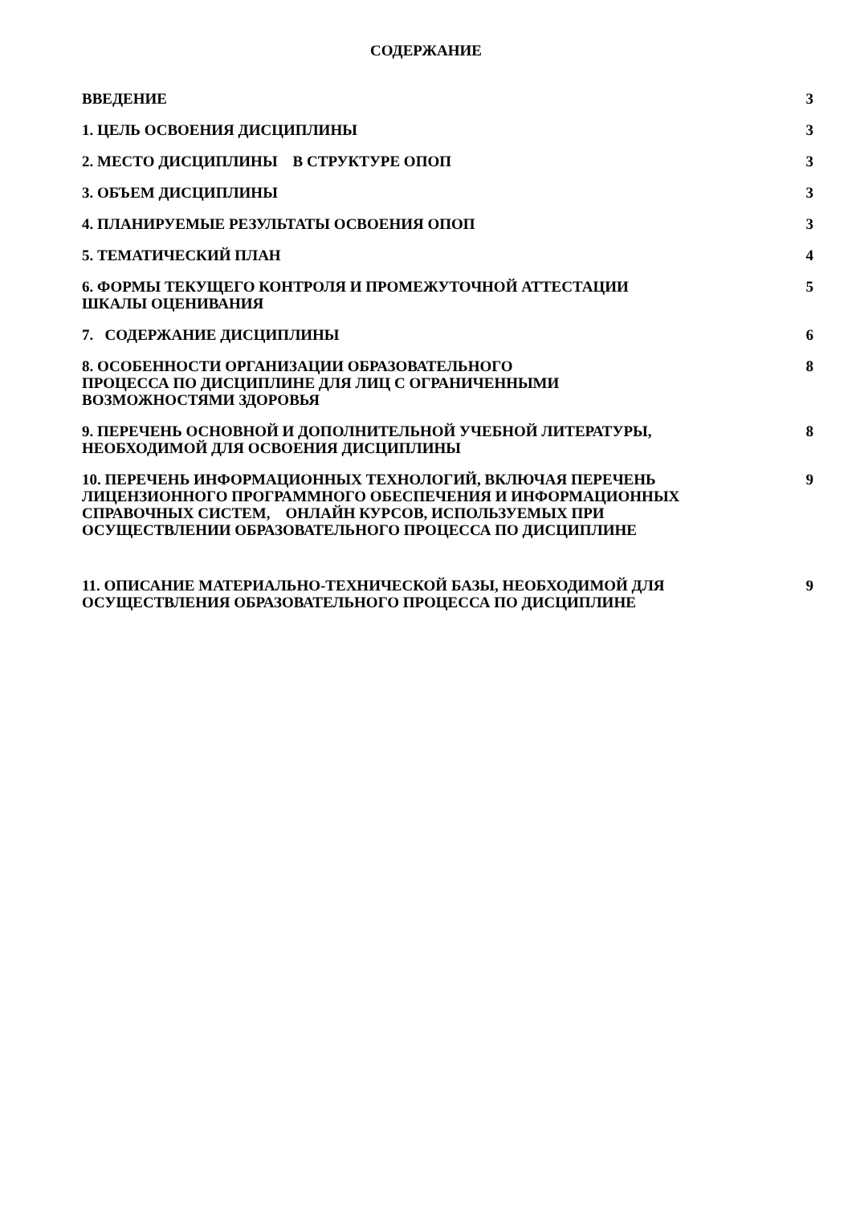СОДЕРЖАНИЕ
ВВЕДЕНИЕ 3
1. ЦЕЛЬ ОСВОЕНИЯ ДИСЦИПЛИНЫ 3
2. МЕСТО ДИСЦИПЛИНЫ В СТРУКТУРЕ ОПОП 3
3. ОБЪЕМ ДИСЦИПЛИНЫ 3
4. ПЛАНИРУЕМЫЕ РЕЗУЛЬТАТЫ ОСВОЕНИЯ ОПОП 3
5. ТЕМАТИЧЕСКИЙ ПЛАН 4
6. ФОРМЫ ТЕКУЩЕГО КОНТРОЛЯ И ПРОМЕЖУТОЧНОЙ АТТЕСТАЦИИ
ШКАЛЫ ОЦЕНИВАНИЯ
5
7. СОДЕРЖАНИЕ ДИСЦИПЛИНЫ 6
8. ОСОБЕННОСТИ ОРГАНИЗАЦИИ ОБРАЗОВАТЕЛЬНОГО
ПРОЦЕССА ПО ДИСЦИПЛИНЕ ДЛЯ ЛИЦ С ОГРАНИЧЕННЫМИ
ВОЗМОЖНОСТЯМИ ЗДОРОВЬЯ
8
9. ПЕРЕЧЕНЬ ОСНОВНОЙ И ДОПОЛНИТЕЛЬНОЙ УЧЕБНОЙ ЛИТЕРАТУРЫ,
НЕОБХОДИМОЙ ДЛЯ ОСВОЕНИЯ ДИСЦИПЛИНЫ
8
10. ПЕРЕЧЕНЬ ИНФОРМАЦИОННЫХ ТЕХНОЛОГИЙ, ВКЛЮЧАЯ ПЕРЕЧЕНЬ
ЛИЦЕНЗИОННОГО ПРОГРАММНОГО ОБЕСПЕЧЕНИЯ И ИНФОРМАЦИОННЫХ
СПРАВОЧНЫХ СИСТЕМ, ОНЛАЙН КУРСОВ, ИСПОЛЬЗУЕМЫХ ПРИ
ОСУЩЕСТВЛЕНИИ ОБРАЗОВАТЕЛЬНОГО ПРОЦЕССА ПО ДИСЦИПЛИНЕ
9
11. ОПИСАНИЕ МАТЕРИАЛЬНО-ТЕХНИЧЕСКОЙ БАЗЫ, НЕОБХОДИМОЙ ДЛЯ
ОСУЩЕСТВЛЕНИЯ ОБРАЗОВАТЕЛЬНОГО ПРОЦЕССА ПО ДИСЦИПЛИНЕ
9